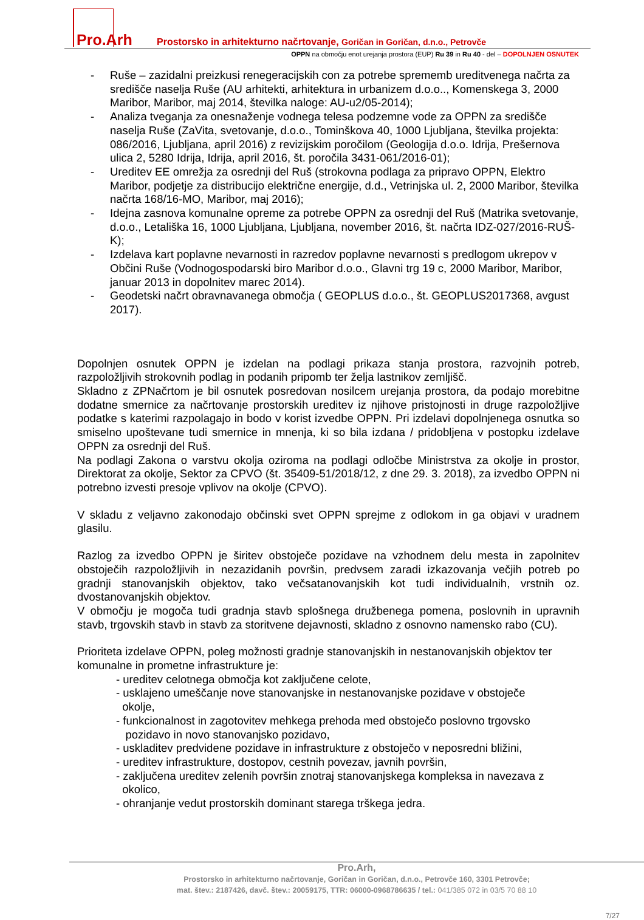Pro.Arh
Prostorsko in arhitekturno načrtovanje, Goričan in Goričan, d.n.o., Petrovče
OPPN na območju enot urejanja prostora (EUP) Ru 39 in Ru 40 - del – DOPOLNJEN OSNUTEK
- Ruše – zazidalni preizkusi renegeracijskih con za potrebe sprememb ureditvenega načrta za središče naselja Ruše (AU arhitekti, arhitektura in urbanizem d.o.o.., Komenskega 3, 2000 Maribor, Maribor, maj 2014, številka naloge: AU-u2/05-2014);
- Analiza tveganja za onesnaženje vodnega telesa podzemne vode za OPPN za središče naselja Ruše (ZaVita, svetovanje, d.o.o., Tominškova 40, 1000 Ljubljana, številka projekta: 086/2016, Ljubljana, april 2016) z revizijskim poročilom (Geologija d.o.o. Idrija, Prešernova ulica 2, 5280 Idrija, Idrija, april 2016, št. poročila 3431-061/2016-01);
- Ureditev EE omrežja za osrednji del Ruš (strokovna podlaga za pripravo OPPN, Elektro Maribor, podjetje za distribucijo električne energije, d.d., Vetrinjska ul. 2, 2000 Maribor, številka načrta 168/16-MO, Maribor, maj 2016);
- Idejna zasnova komunalne opreme za potrebe OPPN za osrednji del Ruš (Matrika svetovanje, d.o.o., Letališka 16, 1000 Ljubljana, Ljubljana, november 2016, št. načrta IDZ-027/2016-RUŠ-K);
- Izdelava kart poplavne nevarnosti in razredov poplavne nevarnosti s predlogom ukrepov v Občini Ruše (Vodnogospodarski biro Maribor d.o.o., Glavni trg 19 c, 2000 Maribor, Maribor, januar 2013 in dopolnitev marec 2014).
- Geodetski načrt obravnavanega območja ( GEOPLUS d.o.o., št. GEOPLUS2017368, avgust 2017).
Dopolnjen osnutek OPPN je izdelan na podlagi prikaza stanja prostora, razvojnih potreb, razpoložljivih strokovnih podlag in podanih pripomb ter želja lastnikov zemljišč.
Skladno z ZPNačrtom je bil osnutek posredovan nosilcem urejanja prostora, da podajo morebitne dodatne smernice za načrtovanje prostorskih ureditev iz njihove pristojnosti in druge razpoložljive podatke s katerimi razpolagajo in bodo v korist izvedbe OPPN. Pri izdelavi dopolnjenega osnutka so smiselno upoštevane tudi smernice in mnenja, ki so bila izdana / pridobljena v postopku izdelave OPPN za osrednji del Ruš.
Na podlagi Zakona o varstvu okolja oziroma na podlagi odločbe Ministrstva za okolje in prostor, Direktorat za okolje, Sektor za CPVO (št. 35409-51/2018/12, z dne 29. 3. 2018), za izvedbo OPPN ni potrebno izvesti presoje vplivov na okolje (CPVO).
V skladu z veljavno zakonodajo občinski svet OPPN sprejme z odlokom in ga objavi v uradnem glasilu.
Razlog za izvedbo OPPN je širitev obstoječe pozidave na vzhodnem delu mesta in zapolnitev obstoječih razpoložljivih in nezazidanih površin, predvsem zaradi izkazovanja večjih potreb po gradnji stanovanjskih objektov, tako večsatanovanjskih kot tudi individualnih, vrstnih oz. dvostanovanjskih objektov.
V območju je mogoča tudi gradnja stavb splošnega družbenega pomena, poslovnih in upravnih stavb, trgovskih stavb in stavb za storitvene dejavnosti, skladno z osnovno namensko rabo (CU).
Prioriteta izdelave OPPN, poleg možnosti gradnje stanovanjskih in nestanovanjskih objektov ter komunalne in prometne infrastrukture je:
- ureditev celotnega območja kot zaključene celote,
- usklajeno umeščanje nove stanovanjske in nestanovanjske pozidave v obstoječe
okolje,
- funkcionalnost in zagotovitev mehkega prehoda med obstoječo poslovno trgovsko
pozidavo in novo stanovanjsko pozidavo,
- uskladitev predvidene pozidave in infrastrukture z obstoječo v neposredni bližini,
- ureditev infrastrukture, dostopov, cestnih povezav, javnih površin,
- zaključena ureditev zelenih površin znotraj stanovanjskega kompleksa in navezava z
okolico,
- ohranjanje vedut prostorskih dominant starega trškega jedra.
Pro.Arh,
Prostorsko in arhitekturno načrtovanje, Goričan in Goričan, d.n.o., Petrovče 160, 3301 Petrovče;
mat. štev.: 2187426, davč. štev.: 20059175, TTR: 06000-0968786635 / tel.: 041/385 072 in 03/5 70 88 10
7/27